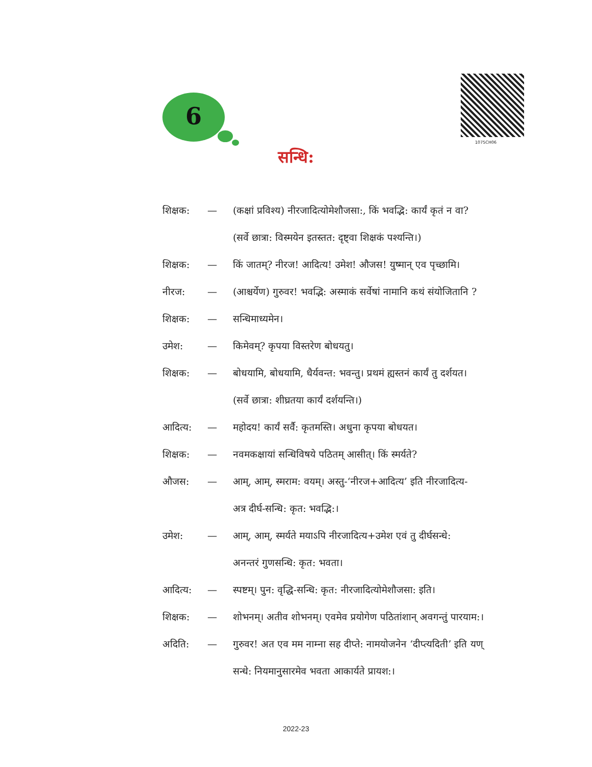6
1075CH06
सन्धि:
शिक्षक: — (कक्षां प्रविश्य) नीरजादित्योमेशौजसा:, किं भवद्भि: कार्यं कृतं न वा?
(सर्वे छात्रा: विस्मयेन इतस्तत: दृष्ट्वा शिक्षकं पश्यन्ति।)
शिक्षक: — किं जातम्? नीरज! आदित्य! उमेश! औजस! युष्मान् एव पृच्छामि।
नीरज: — (आश्चर्येण) गुरुवर! भवद्भि: अस्माकं सर्वेषां नामानि कथं संयोजितानि ?
शिक्षक: — सन्धिमाध्यमेन।
उमेश: — किमेवम्? कृपया विस्तरेण बोधयतु।
शिक्षक: — बोधयामि, बोधयामि, धैर्यवन्त: भवन्तु। प्रथमं ह्यस्तनं कार्यं तु दर्शयत।
(सर्वे छात्रा: शीघ्रतया कार्यं दर्शयन्ति।)
आदित्य: — महोदय! कार्यं सर्वै: कृतमस्ति। अधुना कृपया बोधयत।
शिक्षक: — नवमकक्षायां सन्धिविषये पठितम् आसीत्। किं स्मर्यते?
औजस: — आम्, आम्, स्मराम: वयम्। अस्तु-‘नीरज+आदित्य’ इति नीरजादित्य-
अत्र दीर्घ-सन्धि: कृत: भवद्भि:।
उमेश: — आम्, आम्, स्मर्यते मयाऽपि नीरजादित्य+उमेश एवं तु दीर्घसन्धे:
अनन्तरं गुणसन्धि: कृत: भवता।
आदित्य: — स्पष्टम्। पुन: वृद्धि-सन्धि: कृत: नीरजादित्योमेशौजसा: इति।
शिक्षक: — शोभनम्। अतीव शोभनम्। एवमेव प्रयोगेण पठितांशान् अवगन्तुं पारयाम:।
अदिति: — गुरुवर! अत एव मम नाम्ना सह दीप्ते: नामयोजनेन ‘दीप्त्यदिती’ इति यण्
सन्धे: नियमानुसारमेव भवता आकार्यते प्रायश:।
2022-23